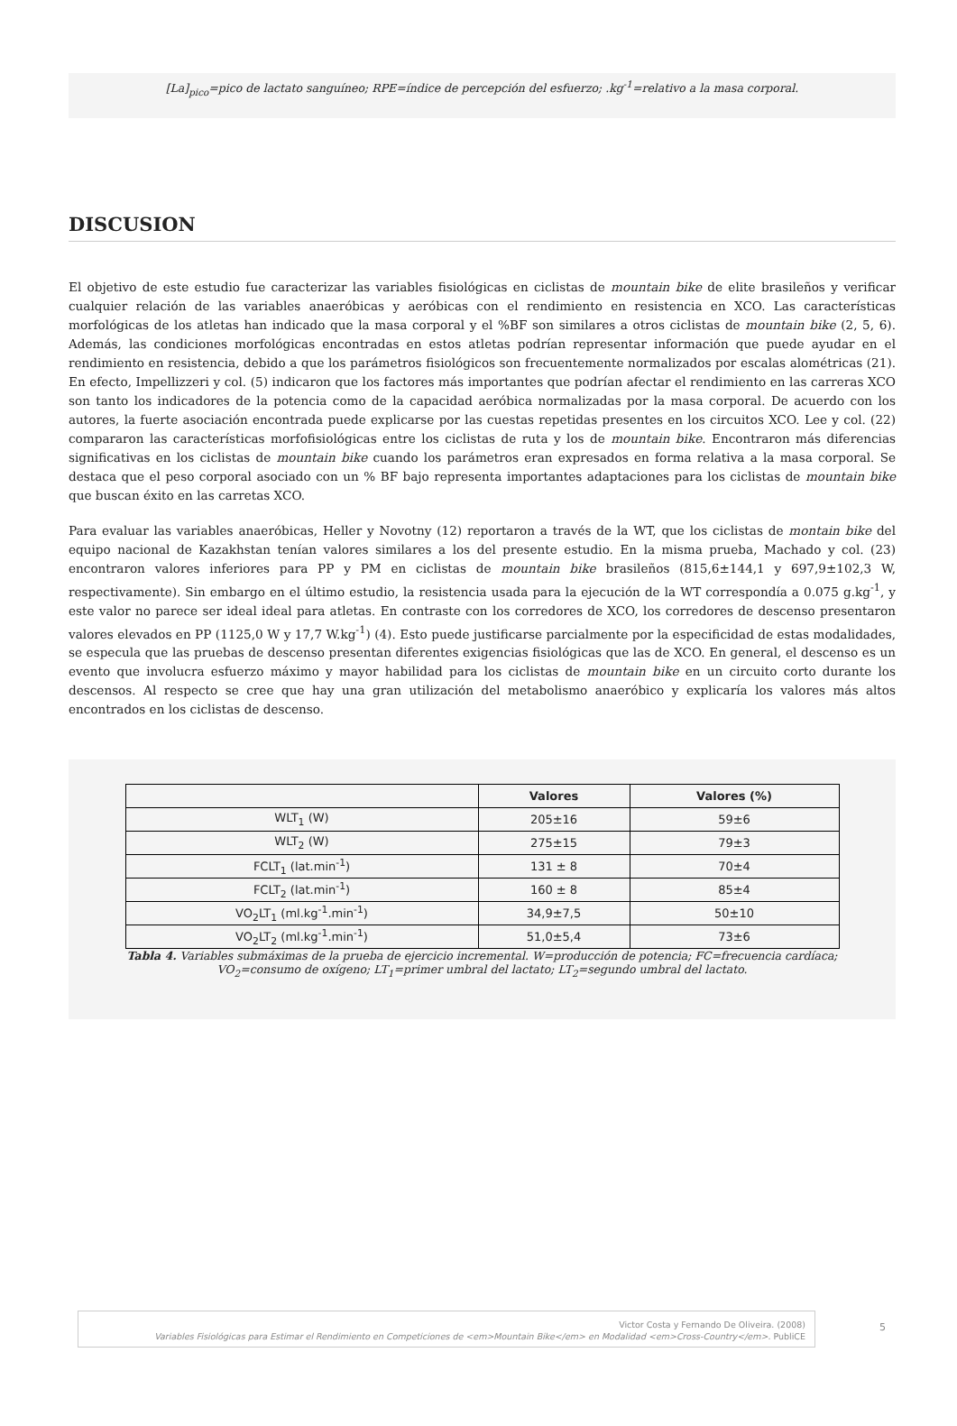[La]<sub>pico</sub>=pico de lactato sanguíneo; RPE=índice de percepción del esfuerzo; .kg<sup>-1</sup>=relativo a la masa corporal.
DISCUSION
El objetivo de este estudio fue caracterizar las variables fisiológicas en ciclistas de mountain bike de elite brasileños y verificar cualquier relación de las variables anaeróbicas y aeróbicas con el rendimiento en resistencia en XCO. Las características morfológicas de los atletas han indicado que la masa corporal y el %BF son similares a otros ciclistas de mountain bike (2, 5, 6). Además, las condiciones morfológicas encontradas en estos atletas podrían representar información que puede ayudar en el rendimiento en resistencia, debido a que los parámetros fisiológicos son frecuentemente normalizados por escalas alométricas (21). En efecto, Impellizzeri y col. (5) indicaron que los factores más importantes que podrían afectar el rendimiento en las carreras XCO son tanto los indicadores de la potencia como de la capacidad aeróbica normalizadas por la masa corporal. De acuerdo con los autores, la fuerte asociación encontrada puede explicarse por las cuestas repetidas presentes en los circuitos XCO. Lee y col. (22) compararon las características morfofisiológicas entre los ciclistas de ruta y los de mountain bike. Encontraron más diferencias significativas en los ciclistas de mountain bike cuando los parámetros eran expresados en forma relativa a la masa corporal. Se destaca que el peso corporal asociado con un % BF bajo representa importantes adaptaciones para los ciclistas de mountain bike que buscan éxito en las carretas XCO.
Para evaluar las variables anaeróbicas, Heller y Novotny (12) reportaron a través de la WT, que los ciclistas de montain bike del equipo nacional de Kazakhstan tenían valores similares a los del presente estudio. En la misma prueba, Machado y col. (23) encontraron valores inferiores para PP y PM en ciclistas de mountain bike brasileños (815,6±144,1 y 697,9±102,3 W, respectivamente). Sin embargo en el último estudio, la resistencia usada para la ejecución de la WT correspondía a 0.075 g.kg<sup>-1</sup>, y este valor no parece ser ideal ideal para atletas. En contraste con los corredores de XCO, los corredores de descenso presentaron valores elevados en PP (1125,0 W y 17,7 W.kg<sup>-1</sup>) (4). Esto puede justificarse parcialmente por la especificidad de estas modalidades, se especula que las pruebas de descenso presentan diferentes exigencias fisiológicas que las de XCO. En general, el descenso es un evento que involucra esfuerzo máximo y mayor habilidad para los ciclistas de mountain bike en un circuito corto durante los descensos. Al respecto se cree que hay una gran utilización del metabolismo anaeróbico y explicaría los valores más altos encontrados en los ciclistas de descenso.
| | Valores | Valores (%) |
| --- | --- | --- |
| WLT<sub>1</sub> (W) | 205±16 | 59±6 |
| WLT<sub>2</sub> (W) | 275±15 | 79±3 |
| FCLT<sub>1</sub> (lat.min<sup>-1</sup>) | 131 ± 8 | 70±4 |
| FCLT<sub>2</sub> (lat.min<sup>-1</sup>) | 160 ± 8 | 85±4 |
| VO<sub>2</sub>LT<sub>1</sub> (ml.kg<sup>-1</sup>.min<sup>-1</sup>) | 34,9±7,5 | 50±10 |
| VO<sub>2</sub>LT<sub>2</sub> (ml.kg<sup>-1</sup>.min<sup>-1</sup>) | 51,0±5,4 | 73±6 |
Tabla 4. Variables submáximas de la prueba de ejercicio incremental. W=producción de potencia; FC=frecuencia cardíaca;
VO<sub>2</sub>=consumo de oxígeno; LT<sub>1</sub>=primer umbral del lactato; LT<sub>2</sub>=segundo umbral del lactato.
Victor Costa y Fernando De Oliveira. (2008)
Variables Fisiológicas para Estimar el Rendimiento en Competiciones de <em>Mountain Bike</em> en Modalidad <em>Cross-Country</em>. PubliCE
5